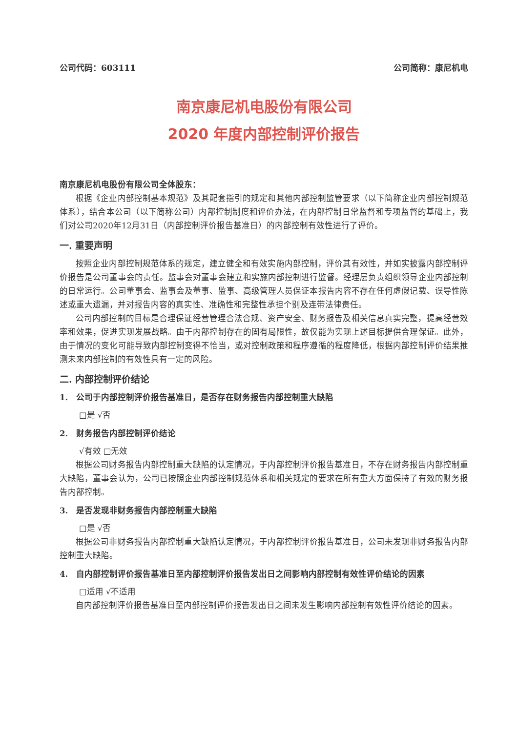公司代码：603111 公司简称：康尼机电
南京康尼机电股份有限公司
2020 年度内部控制评价报告
南京康尼机电股份有限公司全体股东：
根据《企业内部控制基本规范》及其配套指引的规定和其他内部控制监管要求（以下简称企业内部控制规范体系），结合本公司（以下简称公司）内部控制制度和评价办法，在内部控制日常监督和专项监督的基础上，我们对公司2020年12月31日（内部控制评价报告基准日）的内部控制有效性进行了评价。
一. 重要声明
按照企业内部控制规范体系的规定，建立健全和有效实施内部控制，评价其有效性，并如实披露内部控制评价报告是公司董事会的责任。监事会对董事会建立和实施内部控制进行监督。经理层负责组织领导企业内部控制的日常运行。公司董事会、监事会及董事、监事、高级管理人员保证本报告内容不存在任何虚假记载、误导性陈述或重大遗漏，并对报告内容的真实性、准确性和完整性承担个别及连带法律责任。
公司内部控制的目标是合理保证经营管理合法合规、资产安全、财务报告及相关信息真实完整，提高经营效率和效果，促进实现发展战略。由于内部控制存在的固有局限性，故仅能为实现上述目标提供合理保证。此外，由于情况的变化可能导致内部控制变得不恰当，或对控制政策和程序遵循的程度降低，根据内部控制评价结果推测未来内部控制的有效性具有一定的风险。
二. 内部控制评价结论
1. 公司于内部控制评价报告基准日，是否存在财务报告内部控制重大缺陷
□是 √否
2. 财务报告内部控制评价结论
√有效 □无效
根据公司财务报告内部控制重大缺陷的认定情况，于内部控制评价报告基准日，不存在财务报告内部控制重大缺陷，董事会认为，公司已按照企业内部控制规范体系和相关规定的要求在所有重大方面保持了有效的财务报告内部控制。
3. 是否发现非财务报告内部控制重大缺陷
□是 √否
根据公司非财务报告内部控制重大缺陷认定情况，于内部控制评价报告基准日，公司未发现非财务报告内部控制重大缺陷。
4. 自内部控制评价报告基准日至内部控制评价报告发出日之间影响内部控制有效性评价结论的因素
□适用 √不适用
自内部控制评价报告基准日至内部控制评价报告发出日之间未发生影响内部控制有效性评价结论的因素。